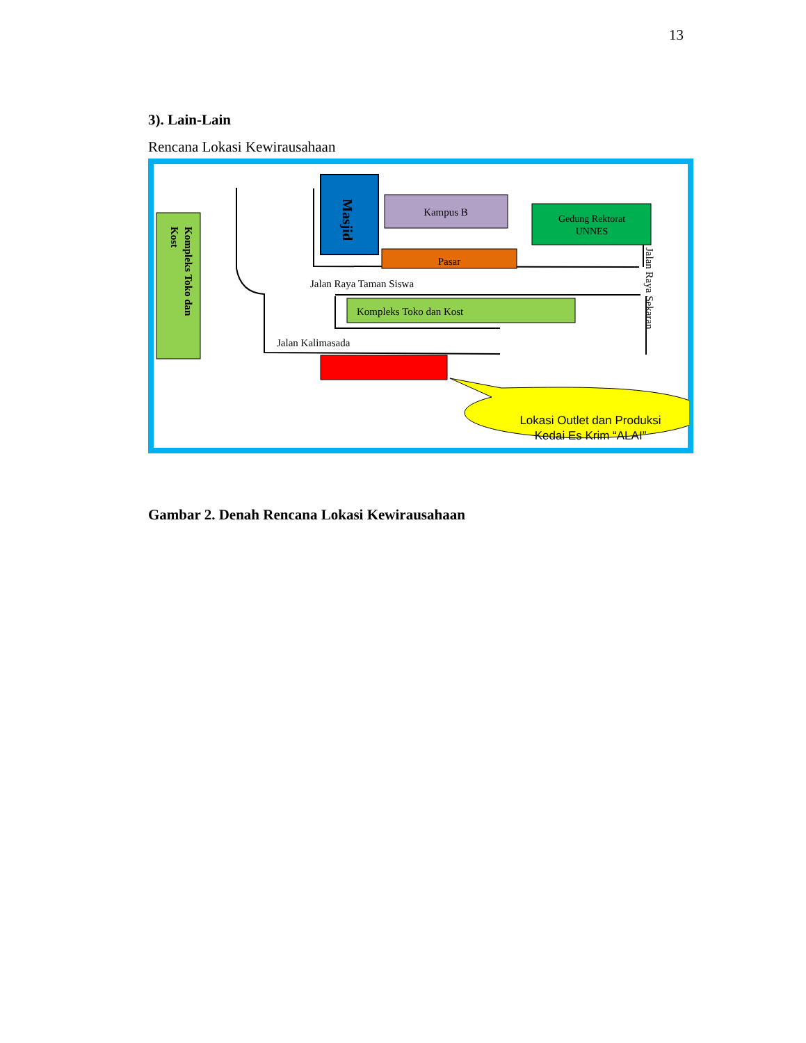13
3). Lain-Lain
Rencana Lokasi Kewirausahaan
Kompleks Toko dan
Kost
Masjid
Kampus B
Pasar
Gedung Rektorat
UNNES
Jalan Raya Taman Siswa
Kompleks Toko dan Kost
Jalan Kalimasada
Jalan Raya Sekaran
Lokasi Outlet dan Produksi
Kedai Es Krim “ALAI”
Gambar 2. Denah Rencana Lokasi Kewirausahaan